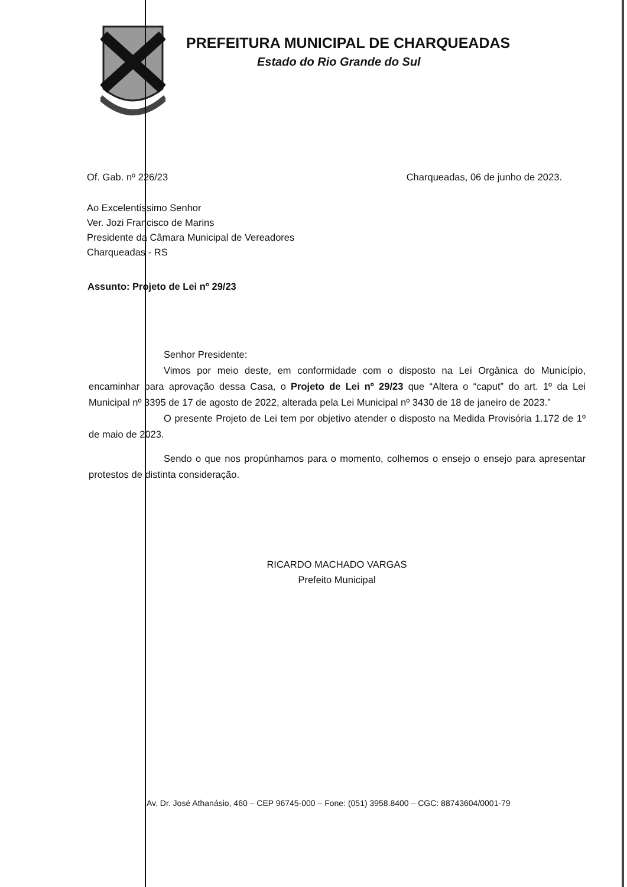PREFEITURA MUNICIPAL DE CHARQUEADAS
Estado do Rio Grande do Sul
Of. Gab. nº 226/23 Charqueadas, 06 de junho de 2023.
Ao Excelentíssimo Senhor
Ver. Jozi Francisco de Marins
Presidente da Câmara Municipal de Vereadores
Charqueadas - RS
Assunto: Projeto de Lei nº 29/23
Senhor Presidente:
Vimos por meio deste, em conformidade com o disposto na Lei Orgânica do Município, encaminhar para aprovação dessa Casa, o Projeto de Lei nº 29/23 que “Altera o “caput” do art. 1º da Lei Municipal nº 3395 de 17 de agosto de 2022, alterada pela Lei Municipal nº 3430 de 18 de janeiro de 2023.”
O presente Projeto de Lei tem por objetivo atender o disposto na Medida Provisória 1.172 de 1º de maio de 2023.
Sendo o que nos propúnhamos para o momento, colhemos o ensejo o ensejo para apresentar protestos de distinta consideração.
RICARDO MACHADO VARGAS
Prefeito Municipal
Av. Dr. José Athanásio, 460 – CEP 96745-000 – Fone: (051) 3958.8400 – CGC: 88743604/0001-79